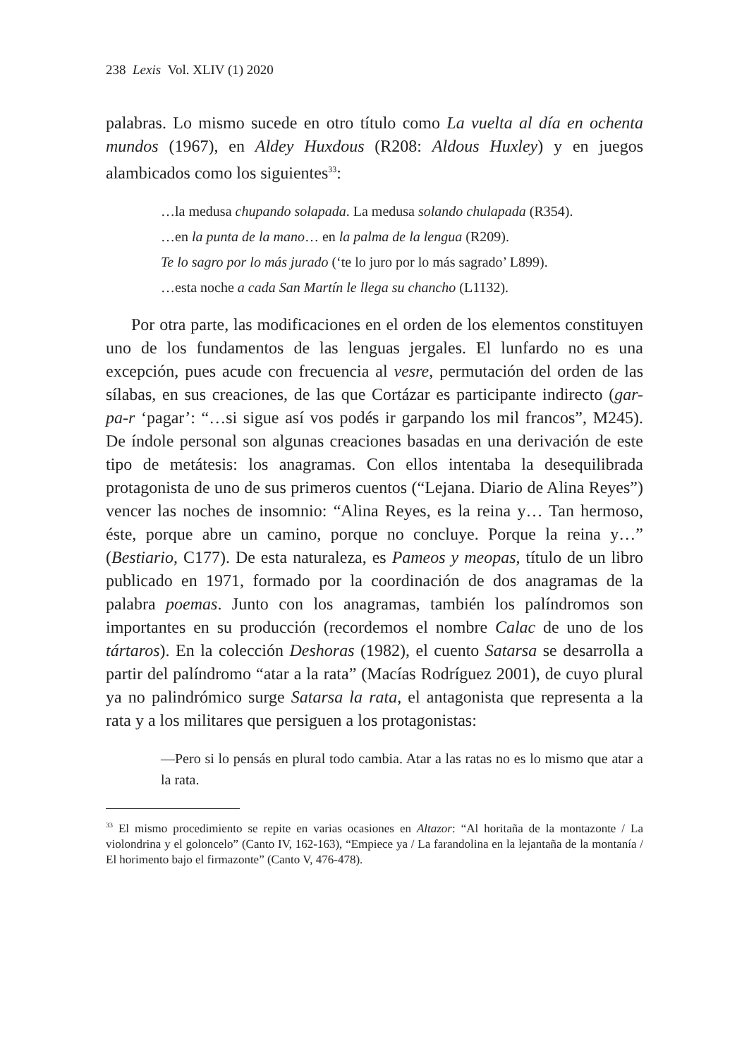238 Lexis Vol. XLIV (1) 2020
palabras. Lo mismo sucede en otro título como La vuelta al día en ochenta mundos (1967), en Aldey Huxdous (R208: Aldous Huxley) y en juegos alambicados como los siguientes<sup>33</sup>:
…la medusa chupando solapada. La medusa solando chulapada (R354).
…en la punta de la mano… en la palma de la lengua (R209).
Te lo sagro por lo más jurado (‘te lo juro por lo más sagrado’ L899).
…esta noche a cada San Martín le llega su chancho (L1132).
Por otra parte, las modificaciones en el orden de los elementos constituyen uno de los fundamentos de las lenguas jergales. El lunfardo no es una excepción, pues acude con frecuencia al vesre, permutación del orden de las sílabas, en sus creaciones, de las que Cortázar es participante indirecto (gar-pa-r ‘pagar’: “…si sigue así vos podés ir garpando los mil francos”, M245). De índole personal son algunas creaciones basadas en una derivación de este tipo de metátesis: los anagramas. Con ellos intentaba la desequilibrada protagonista de uno de sus primeros cuentos (“Lejana. Diario de Alina Reyes”) vencer las noches de insomnio: “Alina Reyes, es la reina y… Tan hermoso, éste, porque abre un camino, porque no concluye. Porque la reina y…” (Bestiario, C177). De esta naturaleza, es Pameos y meopas, título de un libro publicado en 1971, formado por la coordinación de dos anagramas de la palabra poemas. Junto con los anagramas, también los palíndromos son importantes en su producción (recordemos el nombre Calac de uno de los tártaros). En la colección Deshoras (1982), el cuento Satarsa se desarrolla a partir del palíndromo “atar a la rata” (Macías Rodríguez 2001), de cuyo plural ya no palindrómico surge Satarsa la rata, el antagonista que representa a la rata y a los militares que persiguen a los protagonistas:
—Pero si lo pensás en plural todo cambia. Atar a las ratas no es lo mismo que atar a la rata.
<sup>33</sup> El mismo procedimiento se repite en varias ocasiones en Altazor: “Al horitaña de la montazonte / La violondrina y el goloncelo” (Canto IV, 162-163), “Empiece ya / La farandolina en la lejantaña de la montanía / El horimento bajo el firmazonte” (Canto V, 476-478).